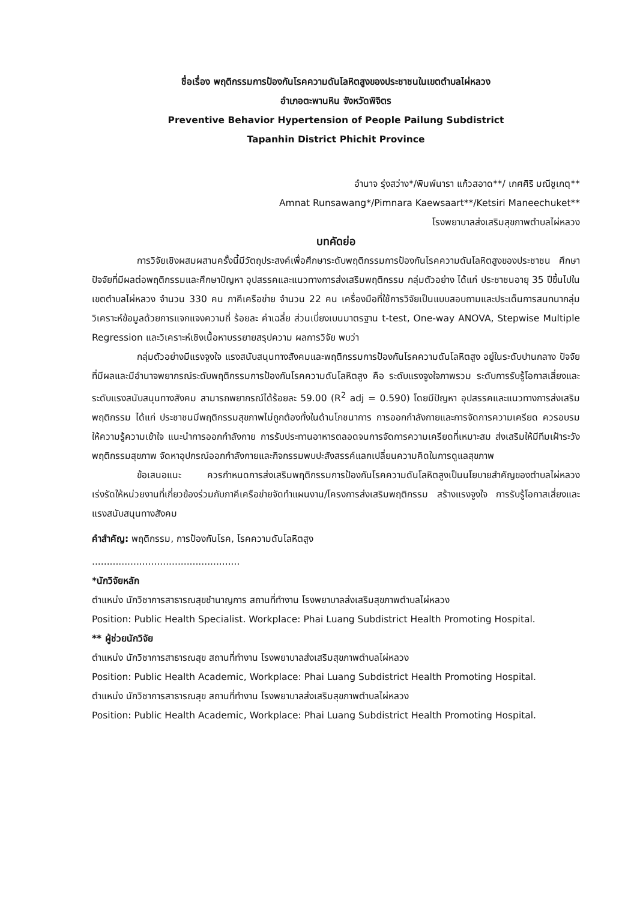ชื่อเรื่อง พฤติกรรมการป้องกันโรคความดันโลหิตสูงของประชาชนในเขตตำบลไผ่หลวง
อำเภอตะพานหิน จังหวัดพิจิตร
Preventive Behavior Hypertension of People Pailung Subdistrict
Tapanhin District Phichit Province
อำนาจ รุ่งสว่าง*/พิมพ์นารา แก้วสอาด**/ เกศศิริ มณีชูเกตุ**
Amnat Runsawang*/Pimnara Kaewsaart**/Ketsiri Maneechuket**
โรงพยาบาลส่งเสริมสุขภาพตำบลไผ่หลวง
บทคัดย่อ
การวิจัยเชิงผสมผสานครั้งนี้มีวัตถุประสงค์เพื่อศึกษาระดับพฤติกรรมการป้องกันโรคความดันโลหิตสูงของประชาชน ศึกษาปัจจัยที่มีผลต่อพฤติกรรมและศึกษาปัญหา อุปสรรคและแนวทางการส่งเสริมพฤติกรรม กลุ่มตัวอย่าง ได้แก่ ประชาชนอายุ 35 ปีขึ้นไปในเขตตำบลไผ่หลวง จำนวน 330 คน ภาคีเครือข่าย จำนวน 22 คน เครื่องมือที่ใช้การวิจัยเป็นแบบสอบถามและประเด็นการสนทนากลุ่ม วิเคราะห์ข้อมูลด้วยการแจกแจงความถี่ ร้อยละ ค่าเฉลี่ย ส่วนเบี่ยงเบนมาตรฐาน t-test, One-way ANOVA, Stepwise Multiple Regression และวิเคราะห์เชิงเนื้อหาบรรยายสรุปความ ผลการวิจัย พบว่า
กลุ่มตัวอย่างมีแรงจูงใจ แรงสนับสนุนทางสังคมและพฤติกรรมการป้องกันโรคความดันโลหิตสูง อยู่ในระดับปานกลาง ปัจจัยที่มีผลและมีอำนาจพยากรณ์ระดับพฤติกรรมการป้องกันโรคความดันโลหิตสูง คือ ระดับแรงจูงใจภาพรวม ระดับการรับรู้โอกาสเสี่ยงและระดับแรงสนับสนุนทางสังคม สามารถพยากรณ์ได้ร้อยละ 59.00 (R<sup>2</sup> adj = 0.590) โดยมีปัญหา อุปสรรคและแนวทางการส่งเสริมพฤติกรรม ได้แก่ ประชาชนมีพฤติกรรมสุขภาพไม่ถูกต้องทั้งในด้านโภชนาการ การออกกำลังกายและการจัดการความเครียด ควรอบรมให้ความรู้ความเข้าใจ แนะนำการออกกำลังกาย การรับประทานอาหารตลอดจนการจัดการความเครียดที่เหมาะสม ส่งเสริมให้มีทีมเฝ้าระวังพฤติกรรมสุขภาพ จัดหาอุปกรณ์ออกกำลังกายและกิจกรรมพบปะสังสรรค์แลกเปลี่ยนความคิดในการดูแลสุขภาพ
ข้อเสนอแนะ ควรกำหนดการส่งเสริมพฤติกรรมการป้องกันโรคความดันโลหิตสูงเป็นนโยบายสำคัญของตำบลไผ่หลวง เร่งรัดให้หน่วยงานที่เกี่ยวข้องร่วมกับภาคีเครือข่ายจัดทำแผนงาน/โครงการส่งเสริมพฤติกรรม สร้างแรงจูงใจ การรับรู้โอกาสเสี่ยงและแรงสนับสนุนทางสังคม
คำสำคัญ: พฤติกรรม, การป้องกันโรค, โรคความดันโลหิตสูง
..................................................
*นักวิจัยหลัก
ตำแหน่ง นักวิชาการสาธารณสุขชำนาญการ สถานที่ทำงาน โรงพยาบาลส่งเสริมสุขภาพตำบลไผ่หลวง
Position: Public Health Specialist. Workplace: Phai Luang Subdistrict Health Promoting Hospital.
** ผู้ช่วยนักวิจัย
ตำแหน่ง นักวิชาการสาธารณสุข สถานที่ทำงาน โรงพยาบาลส่งเสริมสุขภาพตำบลไผ่หลวง
Position: Public Health Academic, Workplace: Phai Luang Subdistrict Health Promoting Hospital.
ตำแหน่ง นักวิชาการสาธารณสุข สถานที่ทำงาน โรงพยาบาลส่งเสริมสุขภาพตำบลไผ่หลวง
Position: Public Health Academic, Workplace: Phai Luang Subdistrict Health Promoting Hospital.